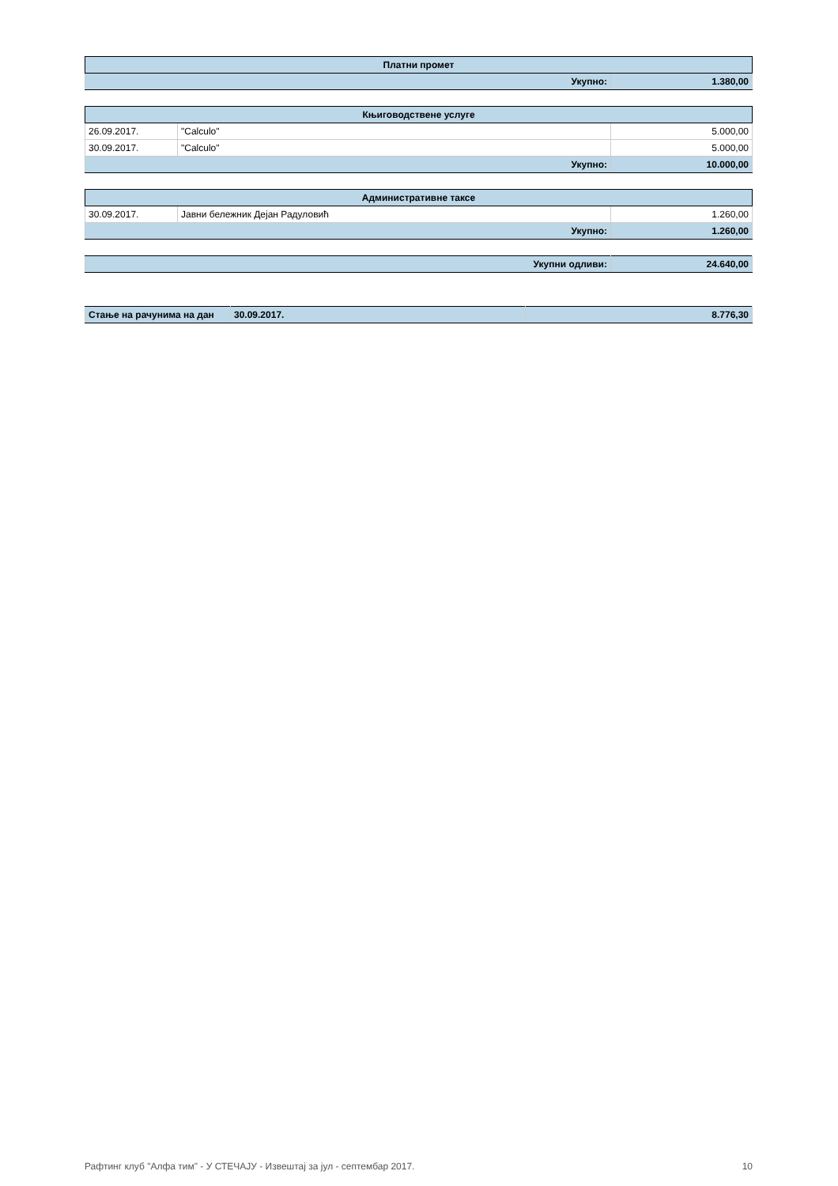| Платни промет | |
| --- | --- |
| Укупно: | 1.380,00 |
| Књиговодствене услуге | | |
| --- | --- | --- |
| 26.09.2017. | "Calculo" | 5.000,00 |
| 30.09.2017. | "Calculo" | 5.000,00 |
| Укупно: | | 10.000,00 |
| Административне таксе | | |
| --- | --- | --- |
| 30.09.2017. | Јавни бележник Дејан Радуловић | 1.260,00 |
| Укупно: | | 1.260,00 |
| Укупни одливи: | 24.640,00 |
| Стање на рачунима на дан | 30.09.2017. | 8.776,30 |
Рафтинг клуб "Алфа тим" - У СТЕЧАЈУ - Извештај за јул - септембар 2017. 10